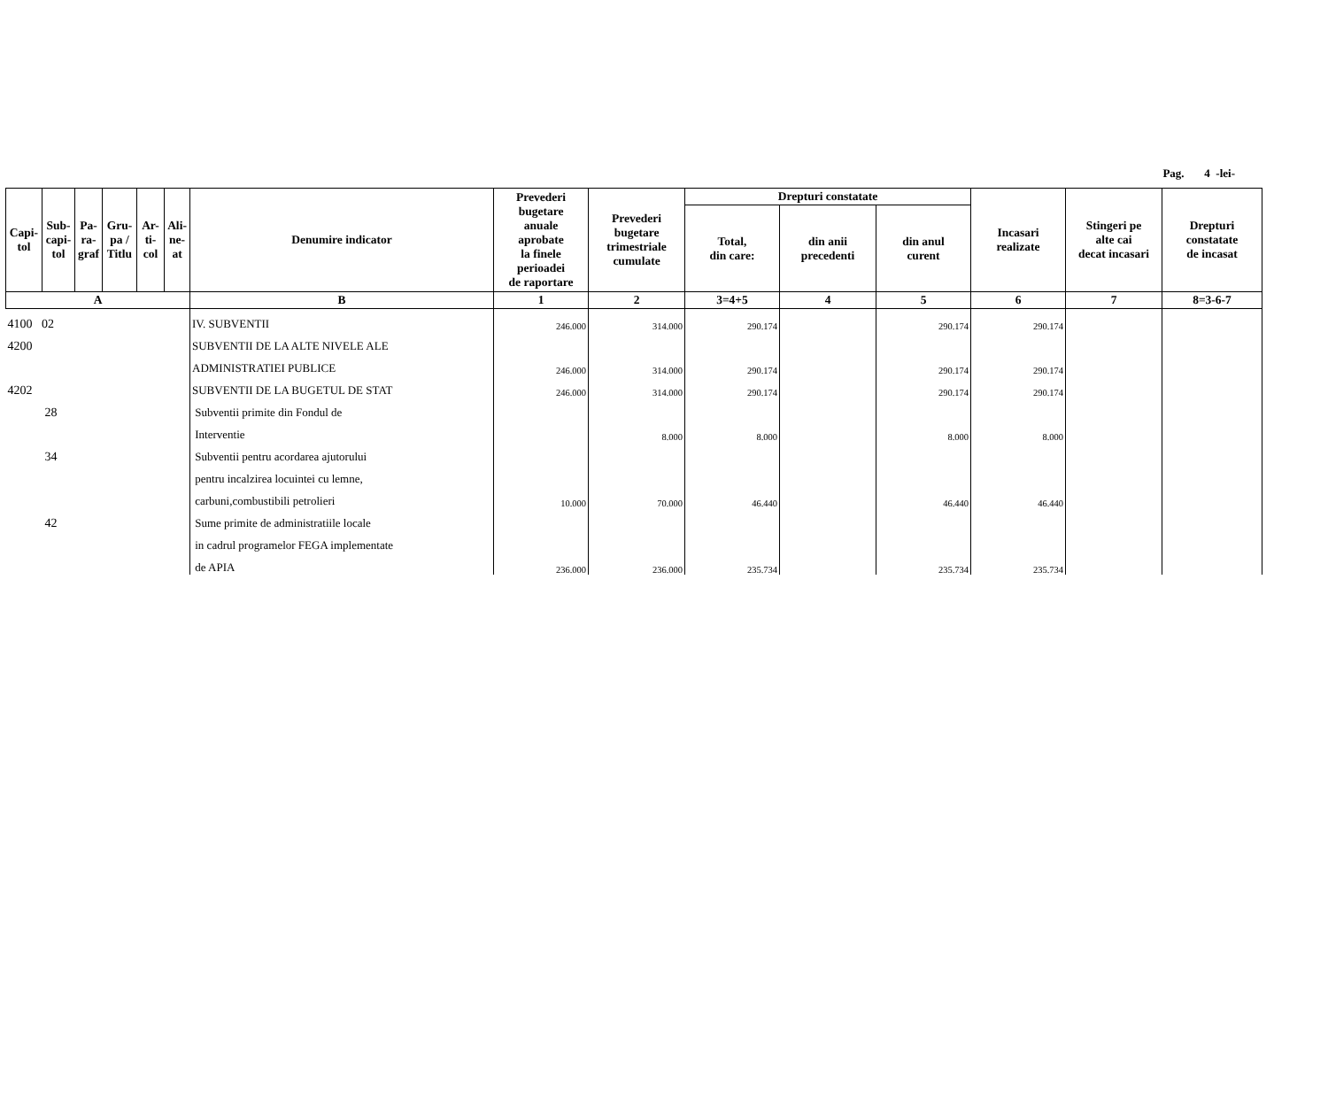Pag. 4 -lei-
| Capi- tol | Sub- capi- tol | Pa- ra- graf | Gru- pa / Titlu | Ar- ti- col | Ali- ne- at | Denumire indicator | Prevederi bugetare anuale aprobate la finele perioadei de raportare | Prevederi bugetare trimestriale cumulate | Drepturi constatate | | | Incasari realizate | Stingeri pe alte cai decat incasari | Drepturi constatate de incasat |
| --- | --- | --- | --- | --- | --- | --- | --- | --- | --- | --- | --- | --- | --- | --- |
| | | | | | | | | | Total, din care: | din anii precedenti | din anul curent | | | |
| A | | | | | | B | 1 | 2 | 3=4+5 | 4 | 5 | 6 | 7 | 8=3-6-7 |
| 4100 02 | | | | | | IV. SUBVENTII | 246.000 | 314.000 | 290.174 | | 290.174 | 290.174 | | |
| 4200 | | | | | | SUBVENTII DE LA ALTE NIVELE ALE | | | | | | | | |
| | | | | | | ADMINISTRATIEI PUBLICE | 246.000 | 314.000 | 290.174 | | 290.174 | 290.174 | | |
| 4202 | | | | | | SUBVENTII DE LA BUGETUL DE STAT | 246.000 | 314.000 | 290.174 | | 290.174 | 290.174 | | |
| 28 | | | | | | Subventii primite din Fondul de | | | | | | | | |
| | | | | | | Interventie | | 8.000 | 8.000 | | 8.000 | 8.000 | | |
| 34 | | | | | | Subventii pentru acordarea ajutorului | | | | | | | | |
| | | | | | | pentru incalzirea locuintei cu lemne, | | | | | | | | |
| | | | | | | carbuni,combustibili petrolieri | 10.000 | 70.000 | 46.440 | | 46.440 | 46.440 | | |
| 42 | | | | | | Sume primite de administratiile locale | | | | | | | | |
| | | | | | | in cadrul programelor FEGA implementate | | | | | | | | |
| | | | | | | de APIA | 236.000 | 236.000 | 235.734 | | 235.734 | 235.734 | | |